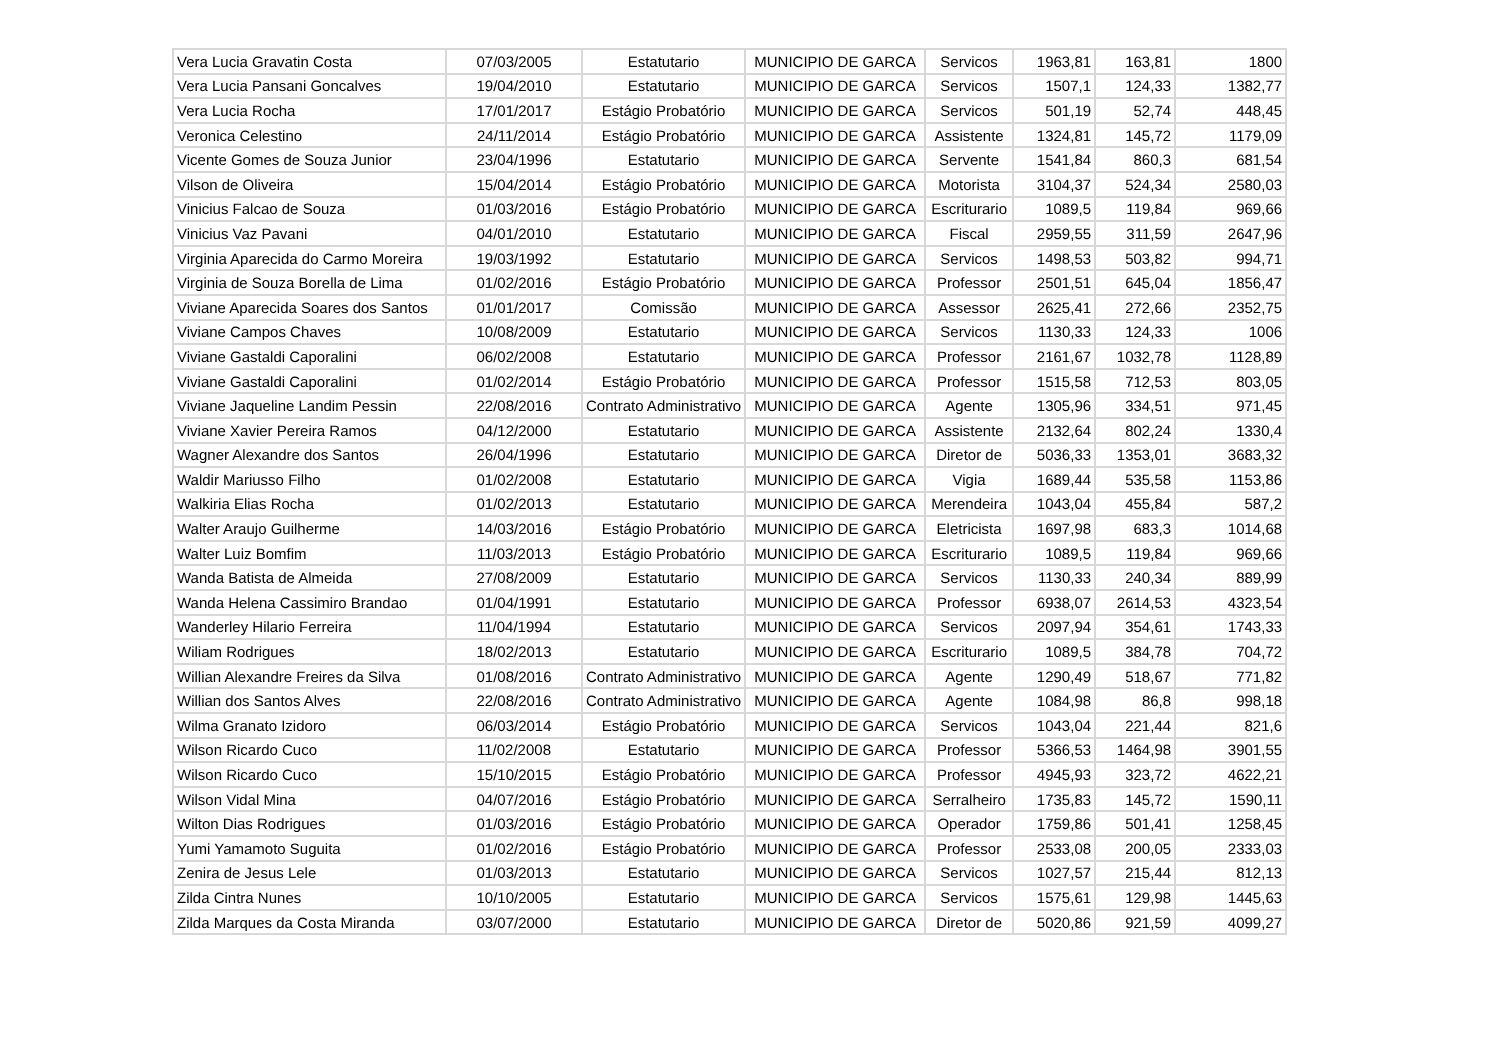| Vera Lucia Gravatin Costa | 07/03/2005 | Estatutario | MUNICIPIO DE GARCA | Servicos | 1963,81 | 163,81 | 1800 |
| Vera Lucia Pansani Goncalves | 19/04/2010 | Estatutario | MUNICIPIO DE GARCA | Servicos | 1507,1 | 124,33 | 1382,77 |
| Vera Lucia Rocha | 17/01/2017 | Estágio Probatório | MUNICIPIO DE GARCA | Servicos | 501,19 | 52,74 | 448,45 |
| Veronica Celestino | 24/11/2014 | Estágio Probatório | MUNICIPIO DE GARCA | Assistente | 1324,81 | 145,72 | 1179,09 |
| Vicente Gomes de Souza Junior | 23/04/1996 | Estatutario | MUNICIPIO DE GARCA | Servente | 1541,84 | 860,3 | 681,54 |
| Vilson de Oliveira | 15/04/2014 | Estágio Probatório | MUNICIPIO DE GARCA | Motorista | 3104,37 | 524,34 | 2580,03 |
| Vinicius Falcao de Souza | 01/03/2016 | Estágio Probatório | MUNICIPIO DE GARCA | Escriturario | 1089,5 | 119,84 | 969,66 |
| Vinicius Vaz Pavani | 04/01/2010 | Estatutario | MUNICIPIO DE GARCA | Fiscal | 2959,55 | 311,59 | 2647,96 |
| Virginia Aparecida do Carmo Moreira | 19/03/1992 | Estatutario | MUNICIPIO DE GARCA | Servicos | 1498,53 | 503,82 | 994,71 |
| Virginia de Souza Borella de Lima | 01/02/2016 | Estágio Probatório | MUNICIPIO DE GARCA | Professor | 2501,51 | 645,04 | 1856,47 |
| Viviane Aparecida Soares dos Santos | 01/01/2017 | Comissão | MUNICIPIO DE GARCA | Assessor | 2625,41 | 272,66 | 2352,75 |
| Viviane Campos Chaves | 10/08/2009 | Estatutario | MUNICIPIO DE GARCA | Servicos | 1130,33 | 124,33 | 1006 |
| Viviane Gastaldi Caporalini | 06/02/2008 | Estatutario | MUNICIPIO DE GARCA | Professor | 2161,67 | 1032,78 | 1128,89 |
| Viviane Gastaldi Caporalini | 01/02/2014 | Estágio Probatório | MUNICIPIO DE GARCA | Professor | 1515,58 | 712,53 | 803,05 |
| Viviane Jaqueline Landim Pessin | 22/08/2016 | Contrato Administrativo | MUNICIPIO DE GARCA | Agente | 1305,96 | 334,51 | 971,45 |
| Viviane Xavier Pereira Ramos | 04/12/2000 | Estatutario | MUNICIPIO DE GARCA | Assistente | 2132,64 | 802,24 | 1330,4 |
| Wagner Alexandre dos Santos | 26/04/1996 | Estatutario | MUNICIPIO DE GARCA | Diretor de | 5036,33 | 1353,01 | 3683,32 |
| Waldir Mariusso Filho | 01/02/2008 | Estatutario | MUNICIPIO DE GARCA | Vigia | 1689,44 | 535,58 | 1153,86 |
| Walkiria Elias Rocha | 01/02/2013 | Estatutario | MUNICIPIO DE GARCA | Merendeira | 1043,04 | 455,84 | 587,2 |
| Walter Araujo Guilherme | 14/03/2016 | Estágio Probatório | MUNICIPIO DE GARCA | Eletricista | 1697,98 | 683,3 | 1014,68 |
| Walter Luiz Bomfim | 11/03/2013 | Estágio Probatório | MUNICIPIO DE GARCA | Escriturario | 1089,5 | 119,84 | 969,66 |
| Wanda Batista de Almeida | 27/08/2009 | Estatutario | MUNICIPIO DE GARCA | Servicos | 1130,33 | 240,34 | 889,99 |
| Wanda Helena Cassimiro Brandao | 01/04/1991 | Estatutario | MUNICIPIO DE GARCA | Professor | 6938,07 | 2614,53 | 4323,54 |
| Wanderley Hilario Ferreira | 11/04/1994 | Estatutario | MUNICIPIO DE GARCA | Servicos | 2097,94 | 354,61 | 1743,33 |
| Wiliam Rodrigues | 18/02/2013 | Estatutario | MUNICIPIO DE GARCA | Escriturario | 1089,5 | 384,78 | 704,72 |
| Willian Alexandre Freires da Silva | 01/08/2016 | Contrato Administrativo | MUNICIPIO DE GARCA | Agente | 1290,49 | 518,67 | 771,82 |
| Willian dos Santos Alves | 22/08/2016 | Contrato Administrativo | MUNICIPIO DE GARCA | Agente | 1084,98 | 86,8 | 998,18 |
| Wilma Granato Izidoro | 06/03/2014 | Estágio Probatório | MUNICIPIO DE GARCA | Servicos | 1043,04 | 221,44 | 821,6 |
| Wilson Ricardo Cuco | 11/02/2008 | Estatutario | MUNICIPIO DE GARCA | Professor | 5366,53 | 1464,98 | 3901,55 |
| Wilson Ricardo Cuco | 15/10/2015 | Estágio Probatório | MUNICIPIO DE GARCA | Professor | 4945,93 | 323,72 | 4622,21 |
| Wilson Vidal Mina | 04/07/2016 | Estágio Probatório | MUNICIPIO DE GARCA | Serralheiro | 1735,83 | 145,72 | 1590,11 |
| Wilton Dias Rodrigues | 01/03/2016 | Estágio Probatório | MUNICIPIO DE GARCA | Operador | 1759,86 | 501,41 | 1258,45 |
| Yumi Yamamoto Suguita | 01/02/2016 | Estágio Probatório | MUNICIPIO DE GARCA | Professor | 2533,08 | 200,05 | 2333,03 |
| Zenira de Jesus Lele | 01/03/2013 | Estatutario | MUNICIPIO DE GARCA | Servicos | 1027,57 | 215,44 | 812,13 |
| Zilda Cintra Nunes | 10/10/2005 | Estatutario | MUNICIPIO DE GARCA | Servicos | 1575,61 | 129,98 | 1445,63 |
| Zilda Marques da Costa Miranda | 03/07/2000 | Estatutario | MUNICIPIO DE GARCA | Diretor de | 5020,86 | 921,59 | 4099,27 |